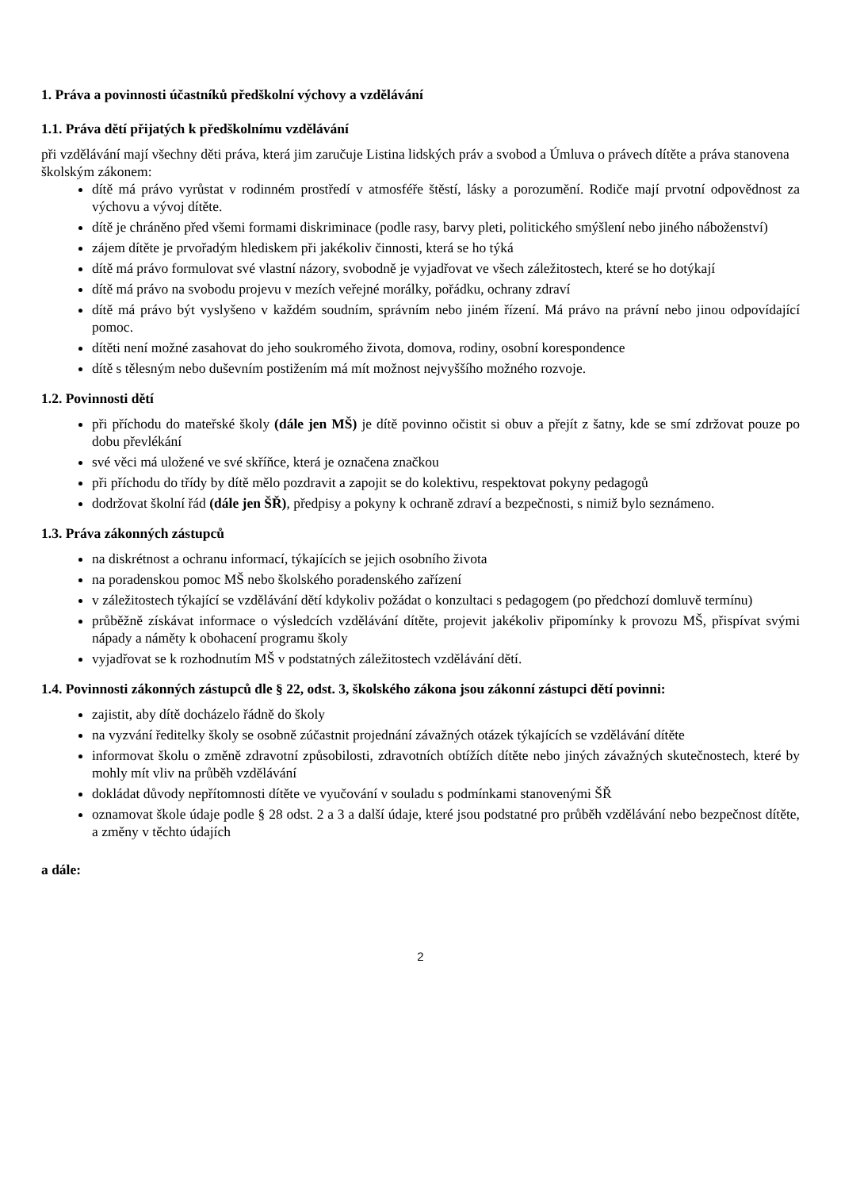1. Práva a povinnosti účastníků předškolní výchovy a vzdělávání
1.1. Práva dětí přijatých k předškolnímu vzdělávání
při vzdělávání mají všechny děti práva, která jim zaručuje Listina lidských práv a svobod a Úmluva o právech dítěte a práva stanovena školským zákonem:
dítě má právo vyrůstat v rodinném prostředí v atmosféře štěstí, lásky a porozumění. Rodiče mají prvotní odpovědnost za výchovu a vývoj dítěte.
dítě je chráněno před všemi formami diskriminace (podle rasy, barvy pleti, politického smýšlení nebo jiného náboženství)
zájem dítěte je prvořadým hlediskem při jakékoliv činnosti, která se ho týká
dítě má právo formulovat své vlastní názory, svobodně je vyjadřovat ve všech záležitostech, které se ho dotýkají
dítě má právo na svobodu projevu v mezích veřejné morálky, pořádku, ochrany zdraví
dítě má právo být vyslyšeno v každém soudním, správním nebo jiném řízení. Má právo na právní nebo jinou odpovídající pomoc.
dítěti není možné zasahovat do jeho soukromého života, domova, rodiny, osobní korespondence
dítě s tělesným nebo duševním postižením má mít možnost nejvyššího možného rozvoje.
1.2. Povinnosti dětí
při příchodu do mateřské školy (dále jen MŠ) je dítě povinno očistit si obuv a přejít z šatny, kde se smí zdržovat pouze po dobu převlékání
své věci má uložené ve své skříňce, která je označena značkou
při příchodu do třídy by dítě mělo pozdravit a zapojit se do kolektivu, respektovat pokyny pedagogů
dodržovat školní řád (dále jen ŠŘ), předpisy a pokyny k ochraně zdraví a bezpečnosti, s nimiž bylo seznámeno.
1.3. Práva zákonných zástupců
na diskrétnost a ochranu informací, týkajících se jejich osobního života
na poradenskou pomoc MŠ nebo školského poradenského zařízení
v záležitostech týkající se vzdělávání dětí kdykoliv požádat o konzultaci s pedagogem (po předchozí domluvě termínu)
průběžně získávat informace o výsledcích vzdělávání dítěte, projevit jakékoliv připomínky k provozu MŠ, přispívat svými nápady a náměty k obohacení programu školy
vyjadřovat se k rozhodnutím MŠ v podstatných záležitostech vzdělávání dětí.
1.4. Povinnosti zákonných zástupců dle § 22, odst. 3, školského zákona jsou zákonní zástupci dětí povinni:
zajistit, aby dítě docházelo řádně do školy
na vyzvání ředitelky školy se osobně zúčastnit projednání závažných otázek týkajících se vzdělávání dítěte
informovat školu o změně zdravotní způsobilosti, zdravotních obtížích dítěte nebo jiných závažných skutečnostech, které by mohly mít vliv na průběh vzdělávání
dokládat důvody nepřítomnosti dítěte ve vyučování v souladu s podmínkami stanovenými ŠŘ
oznamovat škole údaje podle § 28 odst. 2 a 3 a další údaje, které jsou podstatné pro průběh vzdělávání nebo bezpečnost dítěte, a změny v těchto údajích
a dále:
2